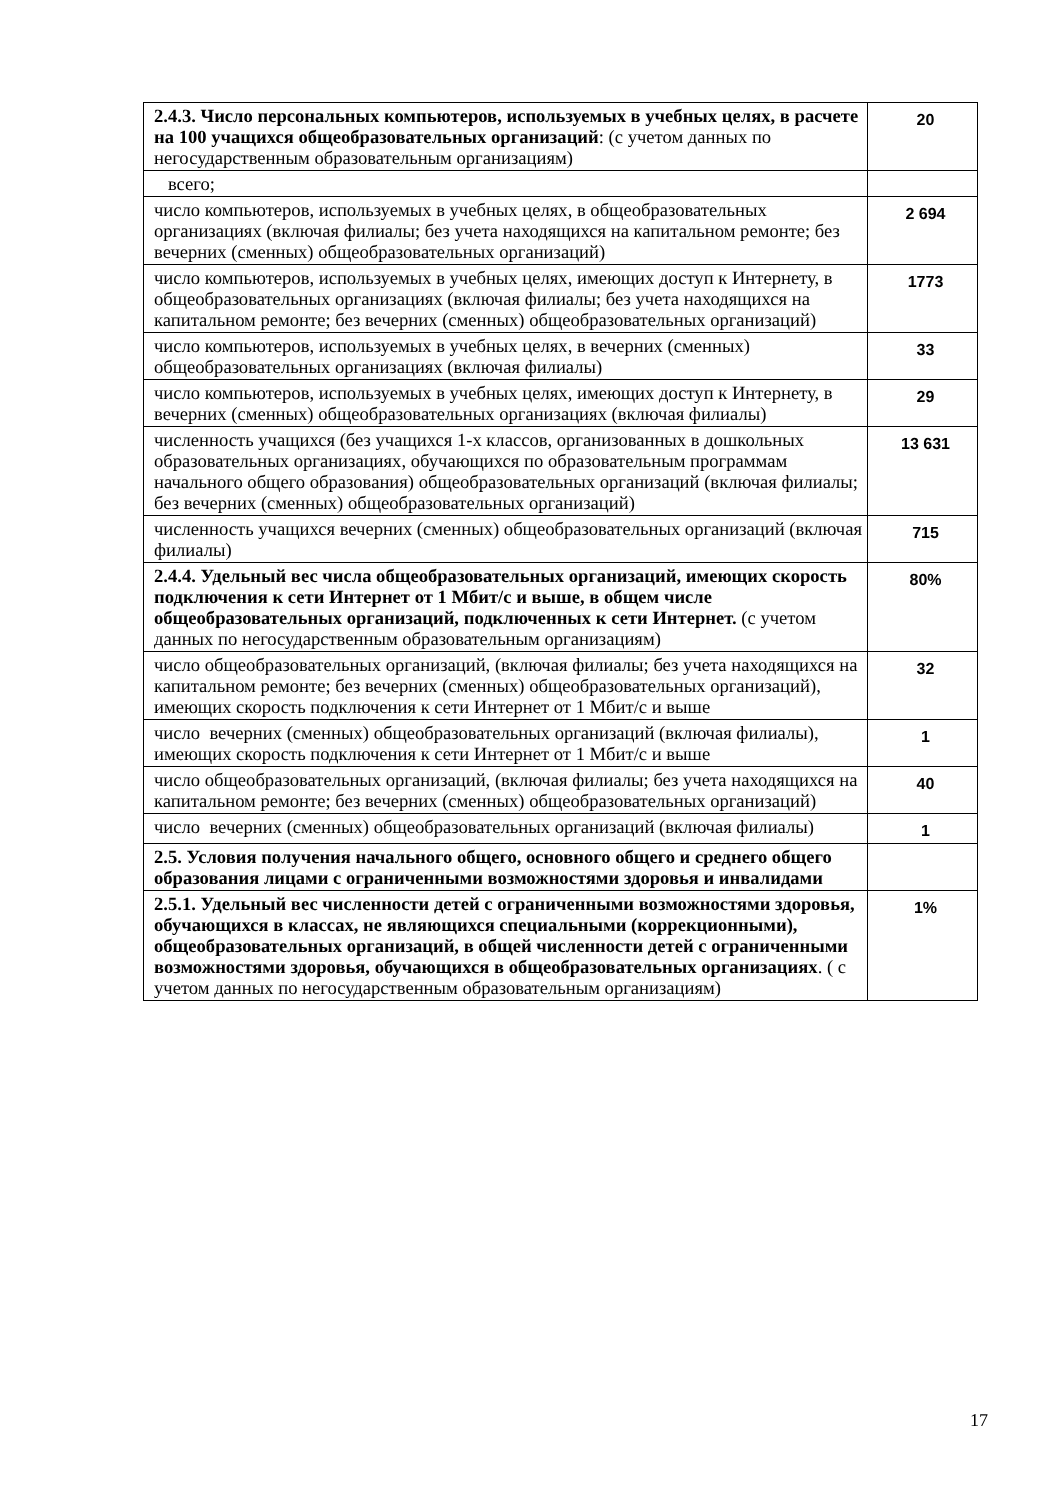| 2.4.3. Число персональных компьютеров, используемых в учебных целях, в расчете на 100 учащихся общеобразовательных организаций : (с учетом данных по негосударственным образовательным организациям) | 20 |
| всего; | |
| число компьютеров, используемых в учебных целях, в общеобразовательных организациях (включая филиалы; без учета находящихся на капитальном ремонте; без вечерних (сменных) общеобразовательных организаций) | 2 694 |
| число компьютеров, используемых в учебных целях, имеющих доступ к Интернету, в общеобразовательных организациях (включая филиалы; без учета находящихся на капитальном ремонте; без вечерних (сменных) общеобразовательных организаций) | 1773 |
| число компьютеров, используемых в учебных целях, в вечерних (сменных) общеобразовательных организациях (включая филиалы) | 33 |
| число компьютеров, используемых в учебных целях, имеющих доступ к Интернету, в вечерних (сменных) общеобразовательных организациях (включая филиалы) | 29 |
| численность учащихся (без учащихся 1-х классов, организованных в дошкольных образовательных организациях, обучающихся по образовательным программам начального общего образования) общеобразовательных организаций (включая филиалы; без вечерних (сменных) общеобразовательных организаций) | 13 631 |
| численность учащихся вечерних (сменных) общеобразовательных организаций (включая филиалы) | 715 |
| 2.4.4. Удельный вес числа общеобразовательных организаций, имеющих скорость подключения к сети Интернет от 1 Мбит/с и выше, в общем числе общеобразовательных организаций, подключенных к сети Интернет. (с учетом данных по негосударственным образовательным организациям) | 80% |
| число общеобразовательных организаций, (включая филиалы; без учета находящихся на капитальном ремонте; без вечерних (сменных) общеобразовательных организаций), имеющих скорость подключения к сети Интернет от 1 Мбит/с и выше | 32 |
| число вечерних (сменных) общеобразовательных организаций (включая филиалы), имеющих скорость подключения к сети Интернет от 1 Мбит/с и выше | 1 |
| число общеобразовательных организаций, (включая филиалы; без учета находящихся на капитальном ремонте; без вечерних (сменных) общеобразовательных организаций) | 40 |
| число вечерних (сменных) общеобразовательных организаций (включая филиалы) | 1 |
| 2.5. Условия получения начального общего, основного общего и среднего общего образования лицами с ограниченными возможностями здоровья и инвалидами | |
| 2.5.1. Удельный вес численности детей с ограниченными возможностями здоровья, обучающихся в классах, не являющихся специальными (коррекционными), общеобразовательных организаций, в общей численности детей с ограниченными возможностями здоровья, обучающихся в общеобразовательных организациях . ( с учетом данных по негосударственным образовательным организациям) | 1% |
17